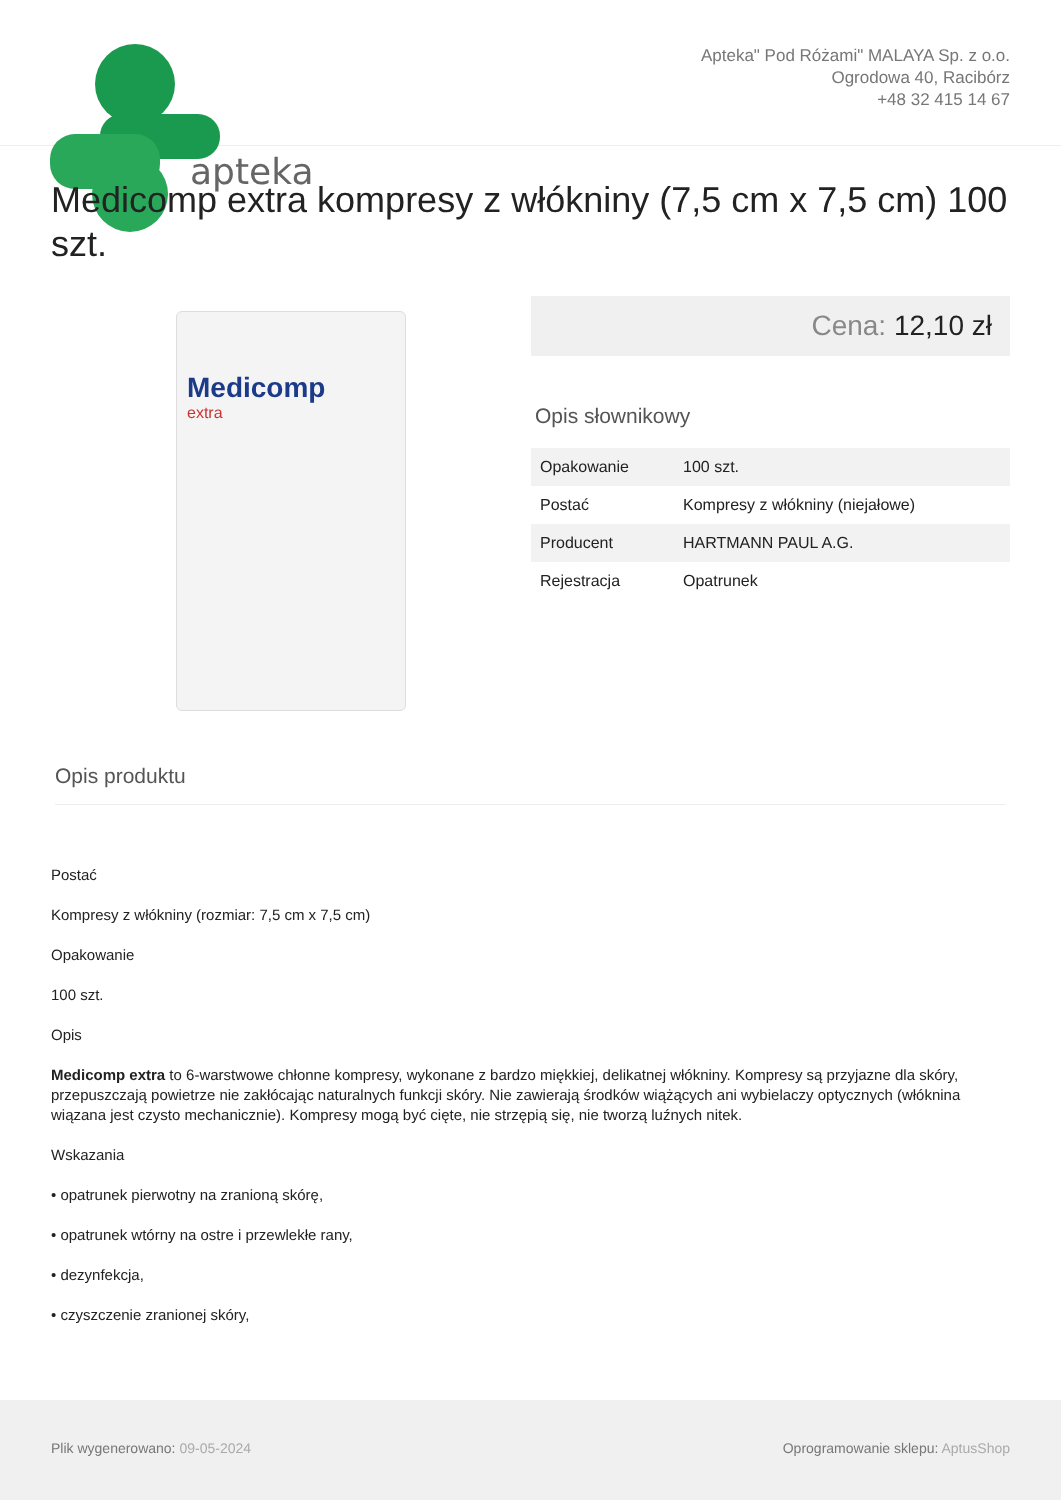apteka
Apteka" Pod Różami" MALAYA Sp. z o.o.
Ogrodowa 40, Racibórz
+48 32 415 14 67
Medicomp extra kompresy z włókniny (7,5 cm x 7,5 cm) 100 szt.
Medicomp
extra
Cena: 12,10 zł
Opis słownikowy
| Opakowanie | 100 szt. |
| Postać | Kompresy z włókniny (niejałowe) |
| Producent | HARTMANN PAUL A.G. |
| Rejestracja | Opatrunek |
Opis produktu
Postać
Kompresy z włókniny (rozmiar: 7,5 cm x 7,5 cm)
Opakowanie
100 szt.
Opis
Medicomp extra to 6-warstwowe chłonne kompresy, wykonane z bardzo miękkiej, delikatnej włókniny. Kompresy są przyjazne dla skóry, przepuszczają powietrze nie zakłócając naturalnych funkcji skóry. Nie zawierają środków wiążących ani wybielaczy optycznych (włóknina wiązana jest czysto mechanicznie). Kompresy mogą być cięte, nie strzępią się, nie tworzą luźnych nitek.
Wskazania
• opatrunek pierwotny na zranioną skórę,
• opatrunek wtórny na ostre i przewlekłe rany,
• dezynfekcja,
• czyszczenie zranionej skóry,
Plik wygenerowano: 09-05-2024 Oprogramowanie sklepu: AptusShop